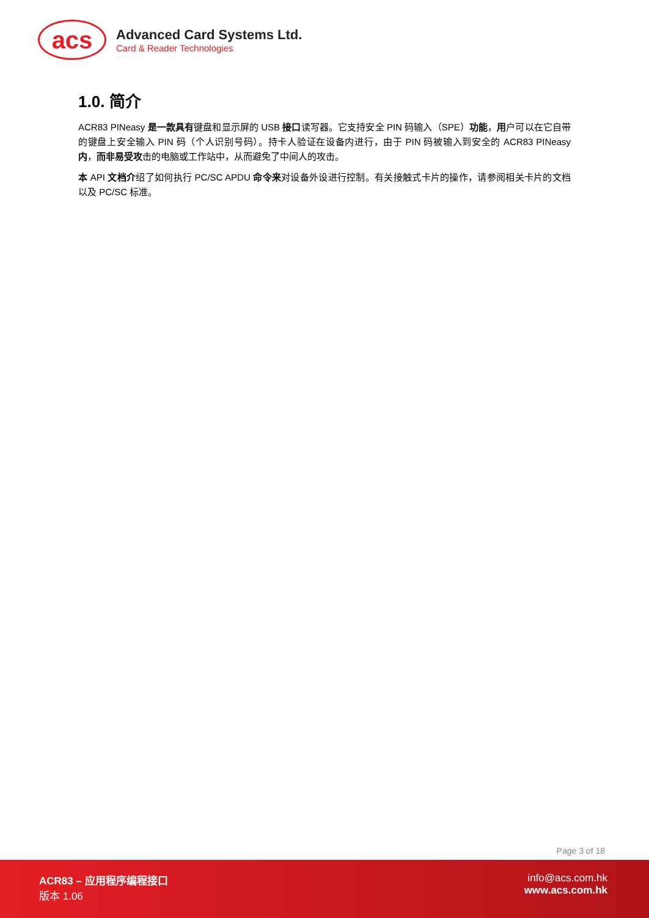acs
Advanced Card Systems Ltd.
Card & Reader Technologies
1.0. 简介
ACR83 PINeasy 是一款具有键盘和显示屏的 USB 接口读写器。它支持安全 PIN 码输入（SPE）功能，用户可以在它自带的键盘上安全输入 PIN 码（个人识别号码）。持卡人验证在设备内进行，由于 PIN 码被输入到安全的 ACR83 PINeasy 内，而非易受攻击的电脑或工作站中，从而避免了中间人的攻击。
本 API 文档介绍了如何执行 PC/SC APDU 命令来对设备外设进行控制。有关接触式卡片的操作，请参阅相关卡片的文档以及 PC/SC 标准。
Page 3 of 18
ACR83 – 应用程序编程接口
版本 1.06
info@acs.com.hk
www.acs.com.hk